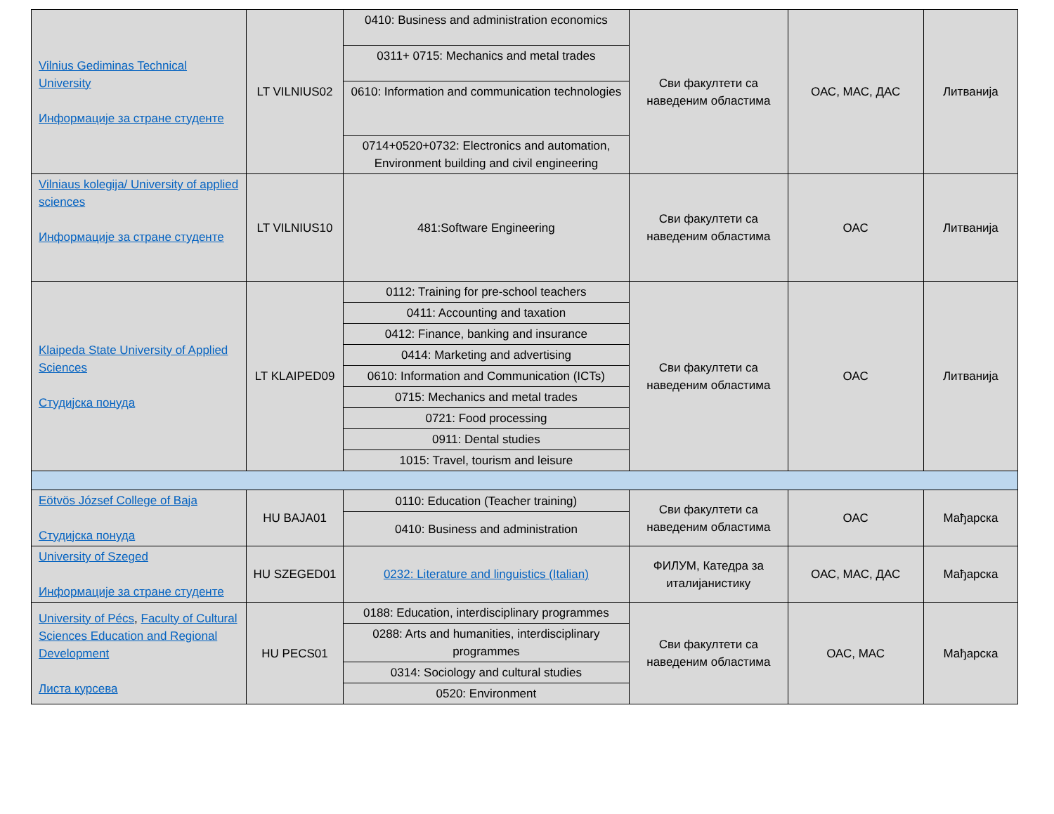| Vilnius Gediminas Technical University Информације за стране студенте | LT VILNIUS02 | 0410: Business and administration economics | Сви факултети са наведеним областима | ОАС, МАС, ДАС | Литванија |
| | | 0311+ 0715: Mechanics and metal trades | | | |
| | | 0610: Information and communication technologies | | | |
| | | 0714+0520+0732: Electronics and automation, Environment building and civil engineering | | | |
| Vilniaus kolegija/ University of applied sciences Информације за стране студенте | LT VILNIUS10 | 481:Software Engineering | Сви факултети са наведеним областима | ОАС | Литванија |
| Klaipeda State University of Applied Sciences Студијска понуда | LT KLAIPED09 | 0112: Training for pre-school teachers | Сви факултети са наведеним областима | ОАС | Литванија |
| | | 0411: Accounting and taxation | | | |
| | | 0412: Finance, banking and insurance | | | |
| | | 0414: Marketing and advertising | | | |
| | | 0610: Information and Communication (ICTs) | | | |
| | | 0715: Mechanics and metal trades | | | |
| | | 0721: Food processing | | | |
| | | 0911: Dental studies | | | |
| | | 1015: Travel, tourism and leisure | | | |
| Eötvös József College of Baja Студијска понуда | HU BAJA01 | 0110: Education (Teacher training) | Сви факултети са наведеним областима | ОАС | Мађарска |
| | | 0410: Business and administration | | | |
| University of Szeged Информације за стране студенте | HU SZEGED01 | 0232: Literature and linguistics (Italian) | ФИЛУМ, Катедра за италијанистику | ОАС, МАС, ДАС | Мађарска |
| University of Pécs , Faculty of Cultural Sciences Education and Regional Development Листа курсева | HU PECS01 | 0188: Education, interdisciplinary programmes | Сви факултети са наведеним областима | ОАС, МАС | Мађарска |
| | | 0288: Arts and humanities, interdisciplinary programmes | | | |
| | | 0314: Sociology and cultural studies | | | |
| | | 0520: Environment | | | |